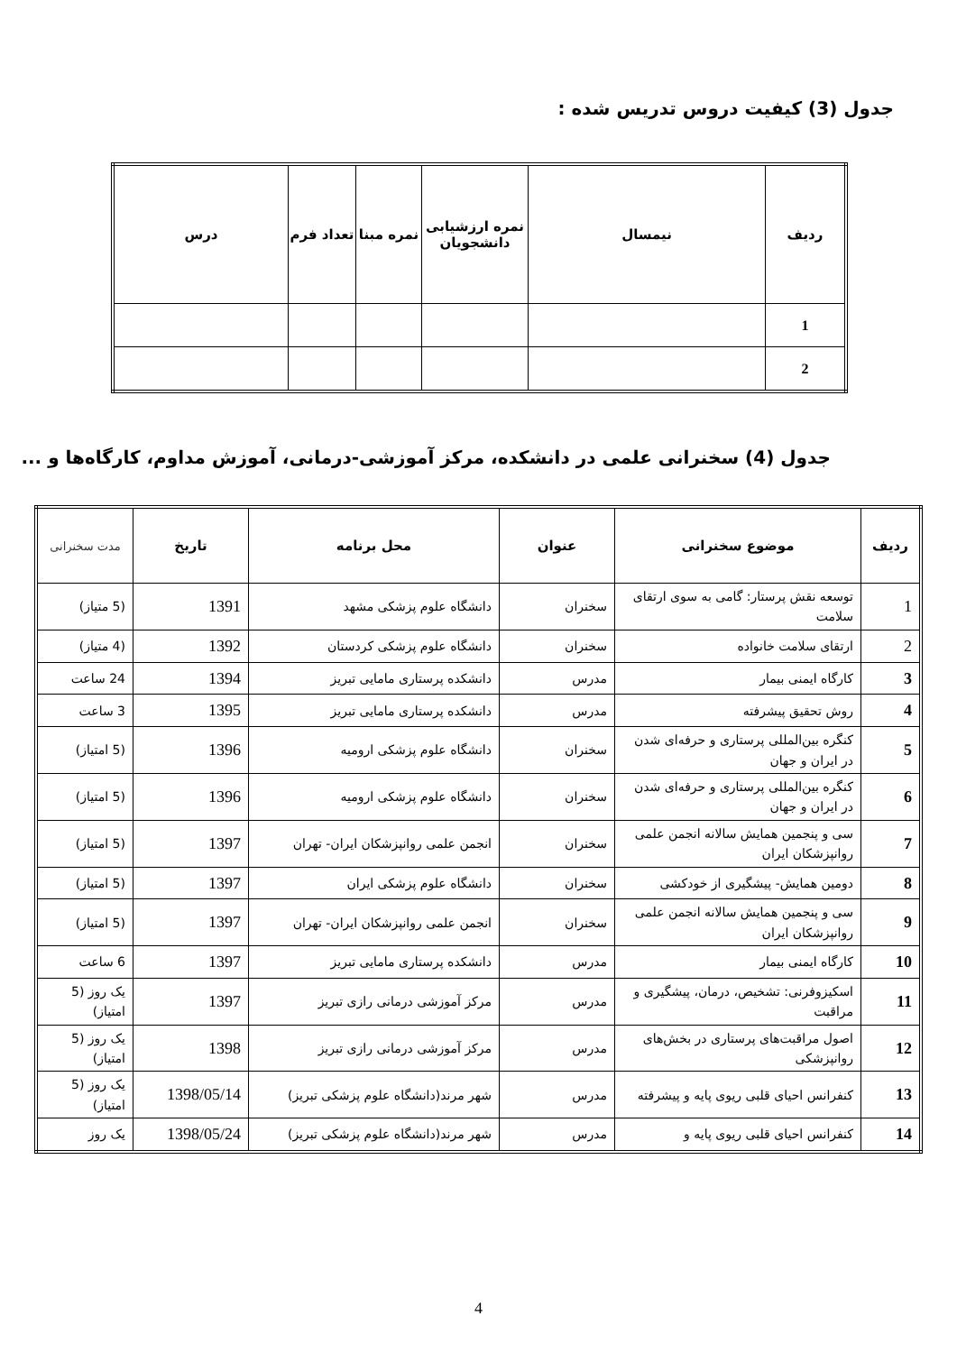جدول (3) کیفیت دروس تدریس شده :
| ردیف | نیمسال | نمره ارزشیابی دانشجویان | نمره مبنا | تعداد فرم | درس |
| --- | --- | --- | --- | --- | --- |
| 1 | | | | | |
| 2 | | | | | |
جدول (4) سخنرانی علمی در دانشکده، مرکز آموزشی-درمانی، آموزش مداوم، کارگاه‌ها و ...
| ردیف | موضوع سخنرانی | عنوان | محل برنامه | تاریخ | مدت سخنرانی |
| --- | --- | --- | --- | --- | --- |
| 1 | توسعه نقش پرستار: گامی به سوی ارتقای سلامت | سخنران | دانشگاه علوم پزشکی مشهد | 1391 | (5 متیاز) |
| 2 | ارتقای سلامت خانواده | سخنران | دانشگاه علوم پزشکی کردستان | 1392 | (4 متیاز) |
| 3 | کارگاه ایمنی بیمار | مدرس | دانشکده پرستاری مامایی تبریز | 1394 | 24 ساعت |
| 4 | روش تحقیق پیشرفته | مدرس | دانشکده پرستاری مامایی تبریز | 1395 | 3 ساعت |
| 5 | کنگره بین‌المللی پرستاری و حرفه‌ای شدن در ایران و جهان | سخنران | دانشگاه علوم پزشکی ارومیه | 1396 | (5 امتیاز) |
| 6 | کنگره بین‌المللی پرستاری و حرفه‌ای شدن در ایران و جهان | سخنران | دانشگاه علوم پزشکی ارومیه | 1396 | (5 امتیاز) |
| 7 | سی و پنجمین همایش سالانه انجمن علمی روانپزشکان ایران | سخنران | انجمن علمی روانپزشکان ایران- تهران | 1397 | (5 امتیاز) |
| 8 | دومین همایش- پیشگیری از خودکشی | سخنران | دانشگاه علوم پزشکی ایران | 1397 | (5 امتیاز) |
| 9 | سی و پنجمین همایش سالانه انجمن علمی روانپزشکان ایران | سخنران | انجمن علمی روانپزشکان ایران- تهران | 1397 | (5 امتیاز) |
| 10 | کارگاه ایمنی بیمار | مدرس | دانشکده پرستاری مامایی تبریز | 1397 | 6 ساعت |
| 11 | اسکیزوفرنی: تشخیص، درمان، پیشگیری و مراقبت | مدرس | مرکز آموزشی درمانی رازی تبریز | 1397 | یک روز (5 امتیاز) |
| 12 | اصول مراقبت‌های پرستاری در بخش‌های روانپزشکی | مدرس | مرکز آموزشی درمانی رازی تبریز | 1398 | یک روز (5 امتیاز) |
| 13 | کنفرانس احیای قلبی ریوی پایه و پیشرفته | مدرس | شهر مرند(دانشگاه علوم پزشکی تبریز) | 1398/05/14 | یک روز (5 امتیاز) |
| 14 | کنفرانس احیای قلبی ریوی پایه و | مدرس | شهر مرند(دانشگاه علوم پزشکی تبریز) | 1398/05/24 | یک روز |
4